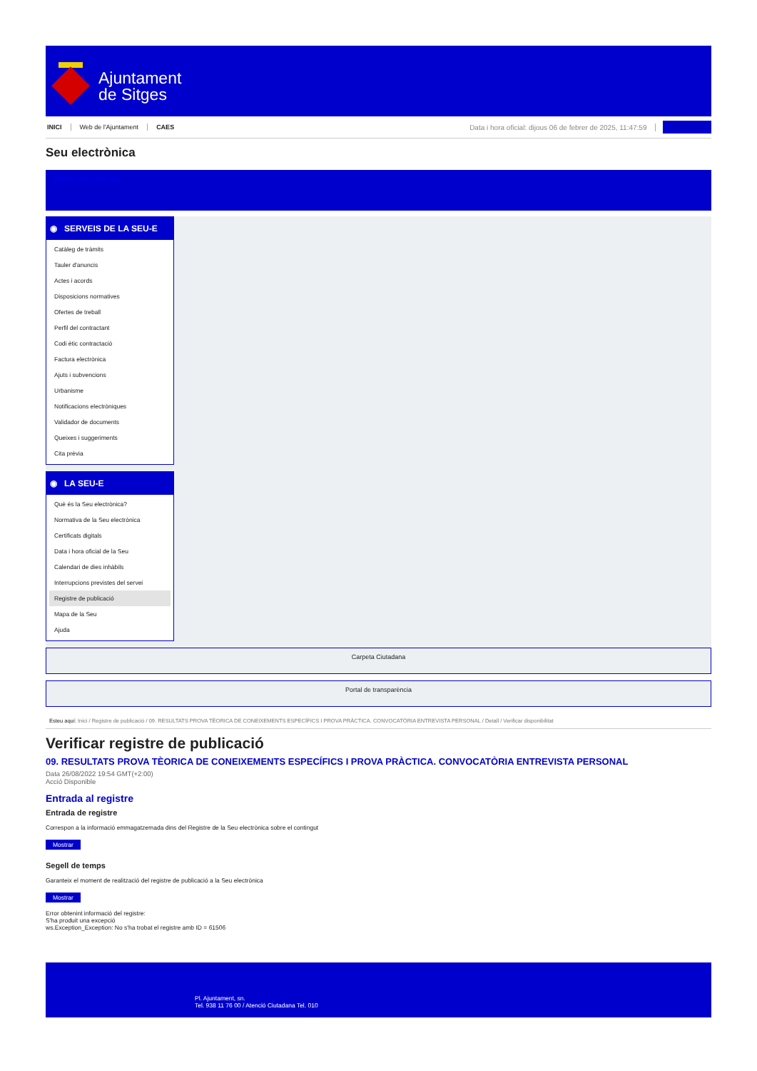Ajuntament
de Sitges
INICI Web de l'Ajuntament CAES Data i hora oficial: dijous 06 de febrer de 2025, 11:47:59 Sincronitzar
Seu electrònica
Obtenir còpia autèntica
◉ SERVEIS DE LA SEU-E
Catàleg de tràmits
Tauler d'anuncis
Actes i acords
Disposicions normatives
Ofertes de treball
Perfil del contractant
Codi ètic contractació
Factura electrònica
Ajuts i subvencions
Urbanisme
Notificacions electròniques
Validador de documents
Queixes i suggeriments
Cita prèvia
◉ LA SEU-E
Què és la Seu electrònica?
Normativa de la Seu electrònica
Certificats digitals
Data i hora oficial de la Seu
Calendari de dies inhàbils
Interrupcions previstes del servei
Registre de publicació
Mapa de la Seu
Ajuda
Carpeta Ciutadana
Portal de transparència
Esteu aquí: Inici / Registre de publicació / 09. RESULTATS PROVA TÈORICA DE CONEIXEMENTS ESPECÍFICS I PROVA PRÀCTICA. CONVOCATÒRIA ENTREVISTA PERSONAL / Detall / Verificar disponibilitat
Verificar registre de publicació
09. RESULTATS PROVA TÈORICA DE CONEIXEMENTS ESPECÍFICS I PROVA PRÀCTICA. CONVOCATÒRIA ENTREVISTA PERSONAL
Data 26/08/2022 19:54 GMT(+2:00)
Acció Disponible
Entrada al registre
Entrada de registre
Correspon a la informació emmagatzemada dins del Registre de la Seu electrònica sobre el contingut
Mostrar
Segell de temps
Garanteix el moment de realització del registre de publicació a la Seu electrònica
Mostrar
Error obtenint informació del registre:
S'ha produit una excepció
ws.Exception_Exception: No s'ha trobat el registre amb ID = 61506
Pl. Ajuntament, sn.
Tel. 938 11 76 00 / Atenció Ciutadana Tel. 010